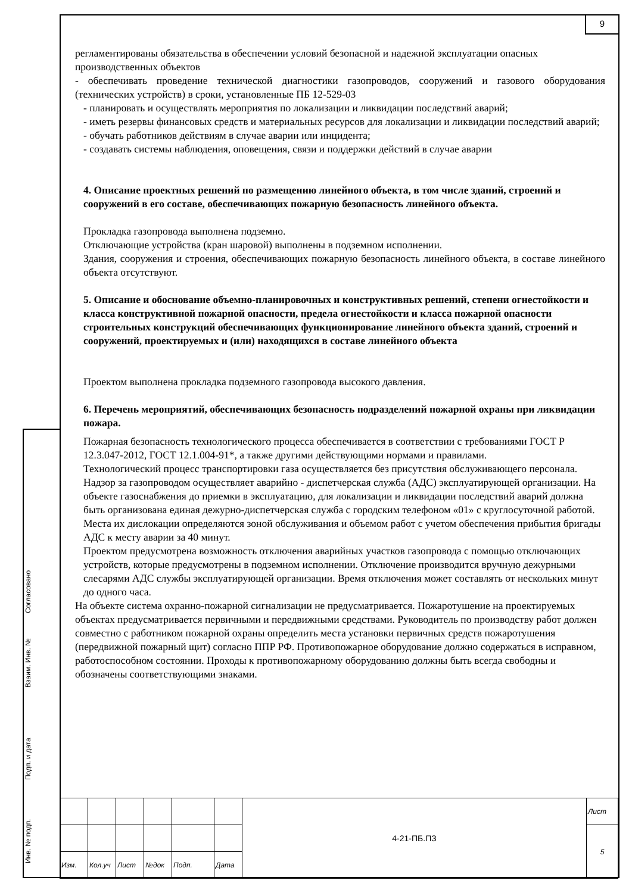9
регламентированы обязательства в обеспечении условий безопасной и надежной эксплуатации опасных производственных объектов
- обеспечивать проведение технической диагностики газопроводов, сооружений и газового оборудования (технических устройств) в сроки, установленные ПБ 12-529-03
- планировать и осуществлять мероприятия по локализации и ликвидации последствий аварий;
- иметь резервы финансовых средств и материальных ресурсов для локализации и ликвидации последствий аварий;
- обучать работников действиям в случае аварии или инцидента;
- создавать системы наблюдения, оповещения, связи и поддержки действий в случае аварии
4. Описание проектных решений по размещению линейного объекта, в том числе зданий, строений и сооружений в его составе, обеспечивающих пожарную безопасность линейного объекта.
Прокладка газопровода выполнена подземно.
Отключающие устройства (кран шаровой) выполнены в подземном исполнении.
Здания, сооружения и строения, обеспечивающих пожарную безопасность линейного объекта, в составе линейного объекта отсутствуют.
5. Описание и обоснование объемно-планировочных и конструктивных решений, степени огнестойкости и класса конструктивной пожарной опасности, предела огнестойкости и класса пожарной опасности строительных конструкций обеспечивающих функционирование линейного объекта зданий, строений и сооружений, проектируемых и (или) находящихся в составе линейного объекта
Проектом выполнена прокладка подземного газопровода высокого давления.
6. Перечень мероприятий, обеспечивающих безопасность подразделений пожарной охраны при ликвидации пожара.
Пожарная безопасность технологического процесса обеспечивается в соответствии с требованиями ГОСТ Р 12.3.047-2012, ГОСТ 12.1.004-91*, а также другими действующими нормами и правилами.
Технологический процесс транспортировки газа осуществляется без присутствия обслуживающего персонала. Надзор за газопроводом осуществляет аварийно - диспетчерская служба (АДС) эксплуатирующей организации. На объекте газоснабжения до приемки в эксплуатацию, для локализации и ликвидации последствий аварий должна быть организована единая дежурно-диспетчерская служба с городским телефоном «01» с круглосуточной работой. Места их дислокации определяются зоной обслуживания и объемом работ с учетом обеспечения прибытия бригады АДС к месту аварии за 40 минут.
Проектом предусмотрена возможность отключения аварийных участков газопровода с помощью отключающих устройств, которые предусмотрены в подземном исполнении. Отключение производится вручную дежурными слесарями АДС службы эксплуатирующей организации. Время отключения может составлять от нескольких минут до одного часа.
На объекте система охранно-пожарной сигнализации не предусматривается. Пожаротушение на проектируемых объектах предусматривается первичными и передвижными средствами. Руководитель по производству работ должен совместно с работником пожарной охраны определить места установки первичных средств пожаротушения (передвижной пожарный щит) согласно ППР РФ. Противопожарное оборудование должно содержаться в исправном, работоспособном состоянии. Проходы к противопожарному оборудованию должны быть всегда свободны и обозначены соответствующими знаками.
Согласовано
Взаим. Инв. №
Подп. и дата
Инв. № подп.
| | | | | | | 4-21-ПБ.ПЗ | Лист |
| | | | | | | | 5 |
| Изм. | Кол.уч | Лист | №док | Подп. | Дата | | |